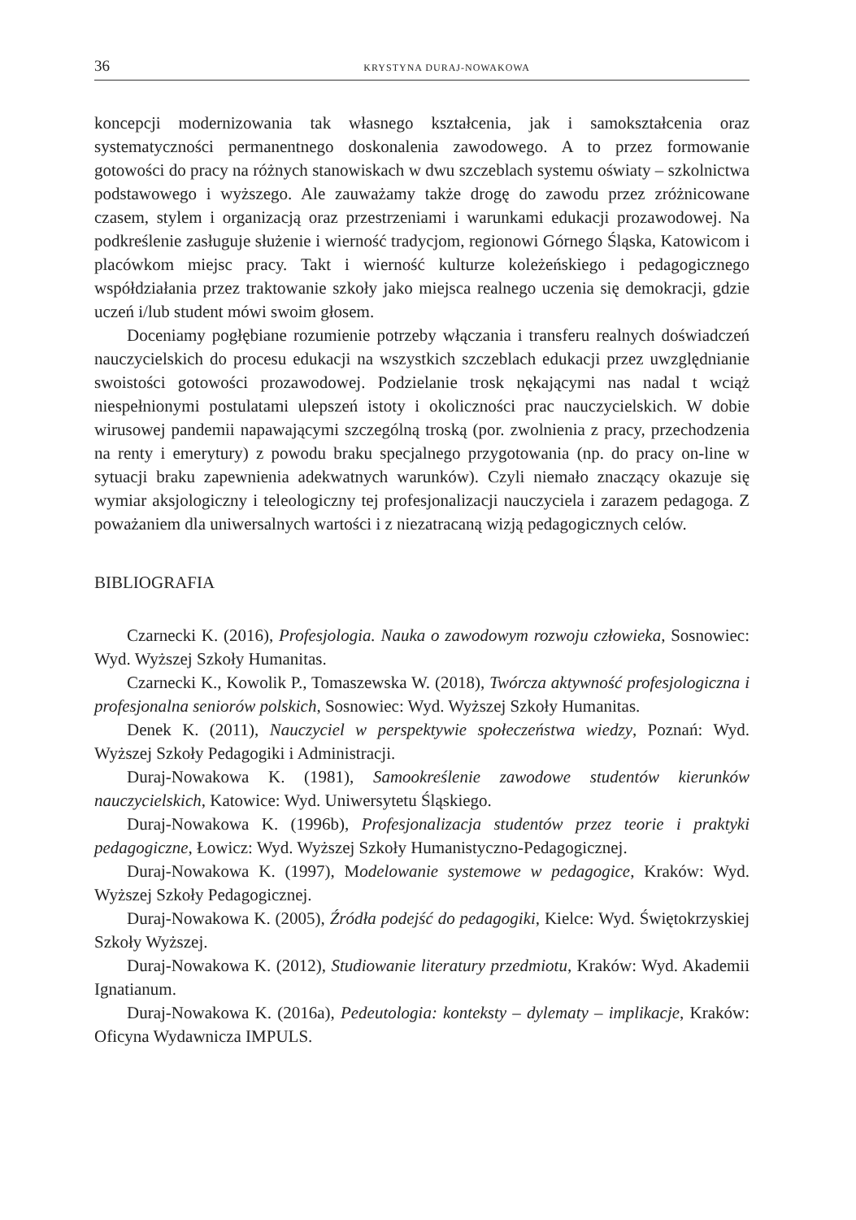36 KRYSTYNA DURAJ-NOWAKOWA
koncepcji modernizowania tak własnego kształcenia, jak i samokształcenia oraz systematyczności permanentnego doskonalenia zawodowego. A to przez formowanie gotowości do pracy na różnych stanowiskach w dwu szczeblach systemu oświaty – szkolnictwa podstawowego i wyższego. Ale zauważamy także drogę do zawodu przez zróżnicowane czasem, stylem i organizacją oraz przestrzeniami i warunkami edukacji prozawodowej. Na podkreślenie zasługuje służenie i wierność tradycjom, regionowi Górnego Śląska, Katowicom i placówkom miejsc pracy. Takt i wierność kulturze koleżeńskiego i pedagogicznego współdziałania przez traktowanie szkoły jako miejsca realnego uczenia się demokracji, gdzie uczeń i/lub student mówi swoim głosem.
Doceniamy pogłębiane rozumienie potrzeby włączania i transferu realnych doświadczeń nauczycielskich do procesu edukacji na wszystkich szczeblach edukacji przez uwzględnianie swoistości gotowości prozawodowej. Podzielanie trosk nękającymi nas nadal t wciąż niespełnionymi postulatami ulepszeń istoty i okoliczności prac nauczycielskich. W dobie wirusowej pandemii napawającymi szczególną troską (por. zwolnienia z pracy, przechodzenia na renty i emerytury) z powodu braku specjalnego przygotowania (np. do pracy on-line w sytuacji braku zapewnienia adekwatnych warunków). Czyli niemało znaczący okazuje się wymiar aksjologiczny i teleologiczny tej profesjonalizacji nauczyciela i zarazem pedagoga. Z poważaniem dla uniwersalnych wartości i z niezatracaną wizją pedagogicznych celów.
BIBLIOGRAFIA
Czarnecki K. (2016), Profesjologia. Nauka o zawodowym rozwoju człowieka, Sosnowiec: Wyd. Wyższej Szkoły Humanitas.
Czarnecki K., Kowolik P., Tomaszewska W. (2018), Twórcza aktywność profesjologiczna i profesjonalna seniorów polskich, Sosnowiec: Wyd. Wyższej Szkoły Humanitas.
Denek K. (2011), Nauczyciel w perspektywie społeczeństwa wiedzy, Poznań: Wyd. Wyższej Szkoły Pedagogiki i Administracji.
Duraj-Nowakowa K. (1981), Samookreślenie zawodowe studentów kierunków nauczycielskich, Katowice: Wyd. Uniwersytetu Śląskiego.
Duraj-Nowakowa K. (1996b), Profesjonalizacja studentów przez teorie i praktyki pedagogiczne, Łowicz: Wyd. Wyższej Szkoły Humanistyczno-Pedagogicznej.
Duraj-Nowakowa K. (1997), Modelowanie systemowe w pedagogice, Kraków: Wyd. Wyższej Szkoły Pedagogicznej.
Duraj-Nowakowa K. (2005), Źródła podejść do pedagogiki, Kielce: Wyd. Świętokrzyskiej Szkoły Wyższej.
Duraj-Nowakowa K. (2012), Studiowanie literatury przedmiotu, Kraków: Wyd. Akademii Ignatianum.
Duraj-Nowakowa K. (2016a), Pedeutologia: konteksty – dylematy – implikacje, Kraków: Oficyna Wydawnicza IMPULS.